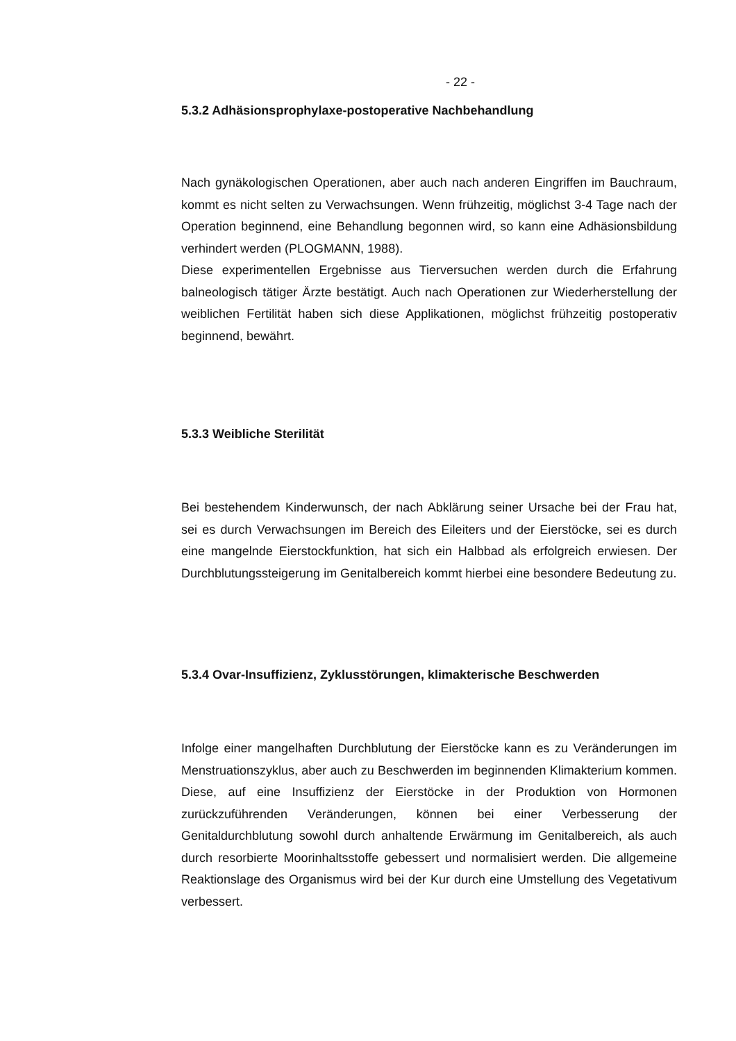- 22 -
5.3.2 Adhäsionsprophylaxe-postoperative Nachbehandlung
Nach gynäkologischen Operationen, aber auch nach anderen Eingriffen im Bauchraum, kommt es nicht selten zu Verwachsungen. Wenn frühzeitig, möglichst 3-4 Tage nach der Operation beginnend, eine Behandlung begonnen wird, so kann eine Adhäsionsbildung verhindert werden (PLOGMANN, 1988).
Diese experimentellen Ergebnisse aus Tierversuchen werden durch die Erfahrung balneologisch tätiger Ärzte bestätigt. Auch nach Operationen zur Wiederherstellung der weiblichen Fertilität haben sich diese Applikationen, möglichst frühzeitig postoperativ beginnend, bewährt.
5.3.3 Weibliche Sterilität
Bei bestehendem Kinderwunsch, der nach Abklärung seiner Ursache bei der Frau hat, sei es durch Verwachsungen im Bereich des Eileiters und der Eierstöcke, sei es durch eine mangelnde Eierstockfunktion, hat sich ein Halbbad als erfolgreich erwiesen. Der Durchblutungssteigerung im Genitalbereich kommt hierbei eine besondere Bedeutung zu.
5.3.4 Ovar-Insuffizienz, Zyklusstörungen, klimakterische Beschwerden
Infolge einer mangelhaften Durchblutung der Eierstöcke kann es zu Veränderungen im Menstruationszyklus, aber auch zu Beschwerden im beginnenden Klimakterium kommen. Diese, auf eine Insuffizienz der Eierstöcke in der Produktion von Hormonen zurückzuführenden Veränderungen, können bei einer Verbesserung der Genitaldurchblutung sowohl durch anhaltende Erwärmung im Genitalbereich, als auch durch resorbierte Moorinhaltsstoffe gebessert und normalisiert werden. Die allgemeine Reaktionslage des Organismus wird bei der Kur durch eine Umstellung des Vegetativum verbessert.